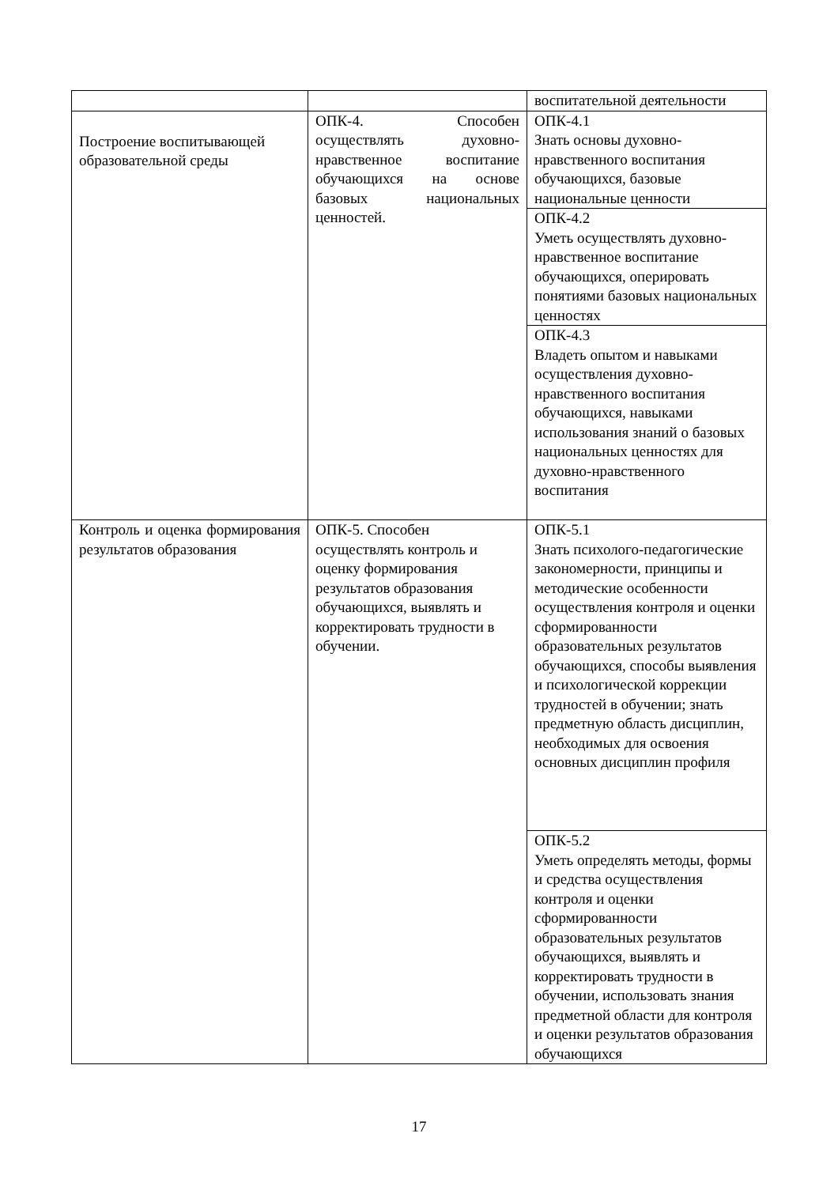| | | воспитательной деятельности |
| Построение воспитывающей образовательной среды | ОПК-4. Способен осуществлять духовно-нравственное воспитание обучающихся на основе базовых национальных ценностей. | ОПК-4.1 Знать основы духовно-нравственного воспитания обучающихся, базовые национальные ценности |
| | | ОПК-4.2 Уметь осуществлять духовно-нравственное воспитание обучающихся, оперировать понятиями базовых национальных ценностях |
| | | ОПК-4.3 Владеть опытом и навыками осуществления духовно-нравственного воспитания обучающихся, навыками использования знаний о базовых национальных ценностях для духовно-нравственного воспитания |
| Контроль и оценка формирования результатов образования | ОПК-5. Способен осуществлять контроль и оценку формирования результатов образования обучающихся, выявлять и корректировать трудности в обучении. | ОПК-5.1 Знать психолого-педагогические закономерности, принципы и методические особенности осуществления контроля и оценки сформированности образовательных результатов обучающихся, способы выявления и психологической коррекции трудностей в обучении; знать предметную область дисциплин, необходимых для освоения основных дисциплин профиля |
| | | ОПК-5.2 Уметь определять методы, формы и средства осуществления контроля и оценки сформированности образовательных результатов обучающихся, выявлять и корректировать трудности в обучении, использовать знания предметной области для контроля и оценки результатов образования обучающихся |
17